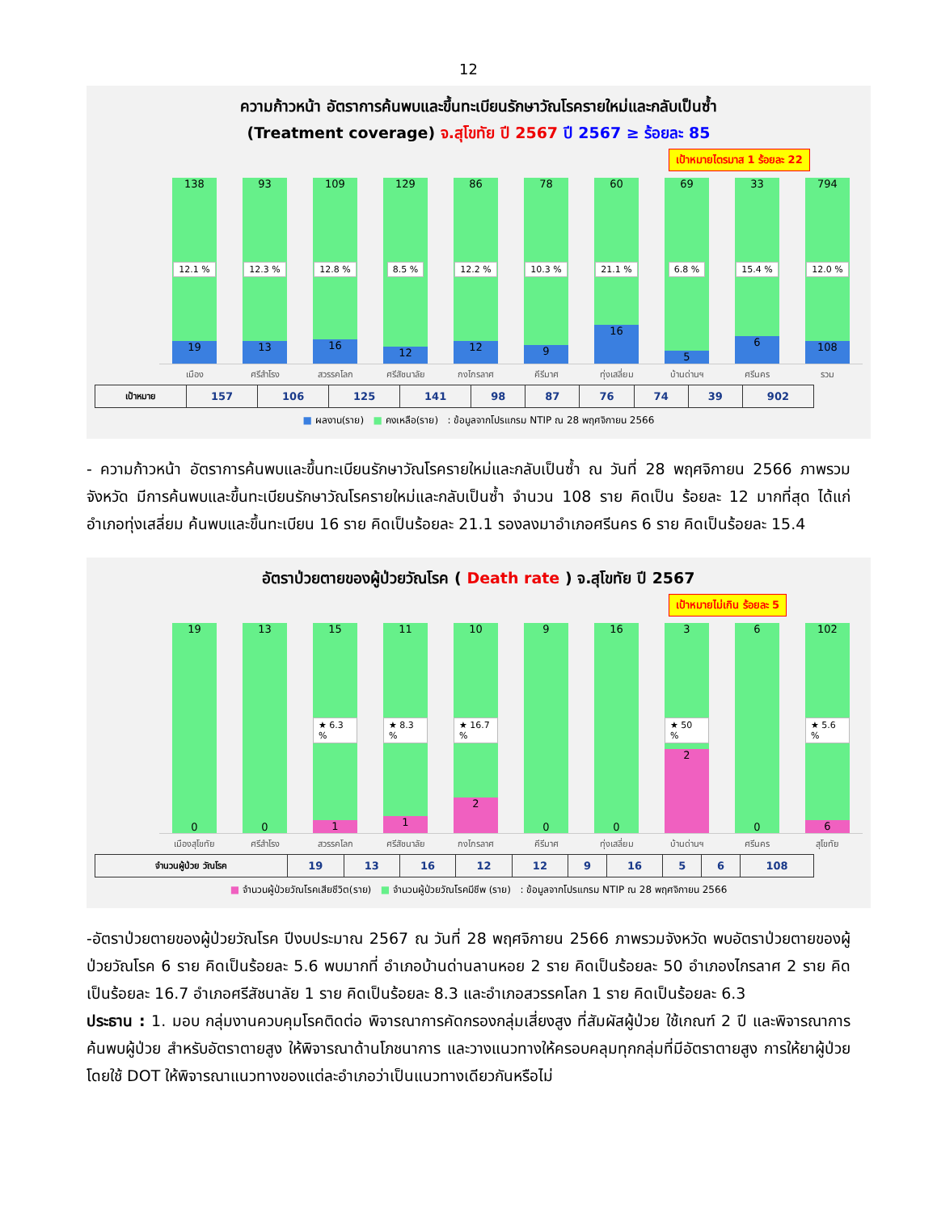12
ความก้าวหน้า อัตราการค้นพบและขึ้นทะเบียนรักษาวัณโรครายใหม่และกลับเป็นซ้ำ
(Treatment coverage) จ.สุโขทัย ปี 2567 ปี 2567 ≥ ร้อยละ 85
เป้าหมายไตรมาส 1 ร้อยละ 22
138 12.1 %
19
93 12.3 %
13
109 12.8 %
16
129 8.5 %
12
86 12.2 %
12
78 10.3 %
9
60 21.1 %
16
69 6.8 %
5
33 15.4 %
6
794 12.0 %
108
เมือง ศรีสำโรง สวรรคโลก ศรีสัชนาลัย กงไกรลาศ คีรีมาศ ทุ่งเสลี่ยม บ้านด่านฯ ศรีนคร รวม
| เป้าหมาย | 157 | 106 | 125 | 141 | 98 | 87 | 76 | 74 | 39 | 902 |
■ ผลงาน(ราย) ■ คงเหลือ(ราย) : ข้อมูลจากโปรแกรม NTIP ณ 28 พฤศจิกายน 2566
- ความก้าวหน้า อัตราการค้นพบและขึ้นทะเบียนรักษาวัณโรครายใหม่และกลับเป็นซ้ำ ณ วันที่ 28 พฤศจิกายน 2566 ภาพรวมจังหวัด มีการค้นพบและขึ้นทะเบียนรักษาวัณโรครายใหม่และกลับเป็นซ้ำ จำนวน 108 ราย คิดเป็น ร้อยละ 12 มากที่สุด ได้แก่ อำเภอทุ่งเสลี่ยม ค้นพบและขึ้นทะเบียน 16 ราย คิดเป็นร้อยละ 21.1 รองลงมาอำเภอศรีนคร 6 ราย คิดเป็นร้อยละ 15.4
อัตราป่วยตายของผู้ป่วยวัณโรค ( Death rate ) จ.สุโขทัย ปี 2567
เป้าหมายไม่เกิน ร้อยละ 5
19
0
13
0
15 ★ 6.3 %
1
11 ★ 8.3 %
1
10 ★ 16.7 %
2
9
0
16
0
3 ★ 50 %
2
6
0
102 ★ 5.6 %
6
เมืองสุโขทัย ศรีสำโรง สวรรคโลก ศรีสัชนาลัย กงไกรลาศ คีรีมาศ ทุ่งเสลี่ยม บ้านด่านฯ ศรีนคร สุโขทัย
| จำนวนผู้ป่วย วัณโรค | 19 | 13 | 16 | 12 | 12 | 9 | 16 | 5 | 6 | 108 |
■ จำนวนผู้ป่วยวัณโรคเสียชีวิต(ราย) ■ จำนวนผู้ป่วยวัณโรคมีชีพ (ราย) : ข้อมูลจากโปรแกรม NTIP ณ 28 พฤศจิกายน 2566
-อัตราป่วยตายของผู้ป่วยวัณโรค ปีงบประมาณ 2567 ณ วันที่ 28 พฤศจิกายน 2566 ภาพรวมจังหวัด พบอัตราป่วยตายของผู้ป่วยวัณโรค 6 ราย คิดเป็นร้อยละ 5.6 พบมากที่ อำเภอบ้านด่านลานหอย 2 ราย คิดเป็นร้อยละ 50 อำเภองไกรลาศ 2 ราย คิดเป็นร้อยละ 16.7 อำเภอศรีสัชนาลัย 1 ราย คิดเป็นร้อยละ 8.3 และอำเภอสวรรคโลก 1 ราย คิดเป็นร้อยละ 6.3
ประธาน : 1. มอบ กลุ่มงานควบคุมโรคติดต่อ พิจารณาการคัดกรองกลุ่มเสี่ยงสูง ที่สัมผัสผู้ป่วย ใช้เกณฑ์ 2 ปี และพิจารณาการค้นพบผู้ป่วย สำหรับอัตราตายสูง ให้พิจารณาด้านโภชนาการ และวางแนวทางให้ครอบคลุมทุกกลุ่มที่มีอัตราตายสูง การให้ยาผู้ป่วย โดยใช้ DOT ให้พิจารณาแนวทางของแต่ละอำเภอว่าเป็นแนวทางเดียวกันหรือไม่